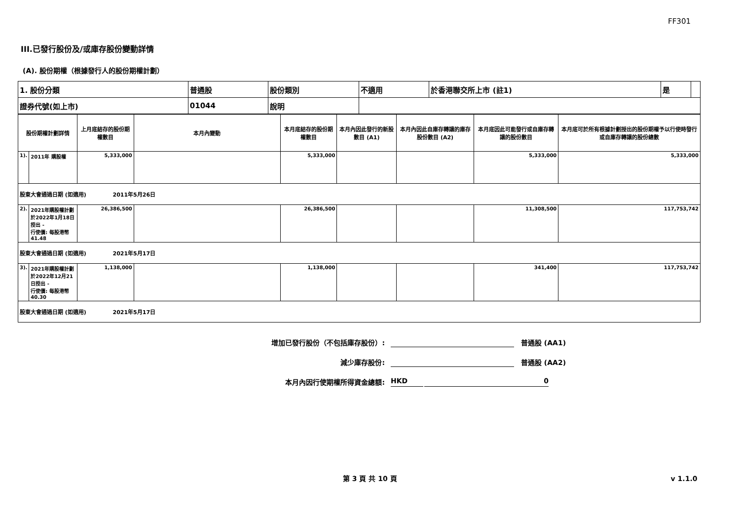FF301
III.已發行股份及/或庫存股份變動詳情
(A). 股份期權（根據發行人的股份期權計劃）
| 1. 股份分類 | 普通股 | 股份類別 | 不適用 | 於香港聯交所上市 (註1) | 是 | |
| 證券代號(如上市) | 01044 | 說明 | | | | |
| 股份期權計劃詳情 | | 上月底結存的股份期權數目 | 本月內變動 | 本月底結存的股份期權數目 | 本月內因此發行的新股數目 (A1) | 本月內因此自庫存轉讓的庫存股份數目 (A2) | 本月底因此可能發行或自庫存轉讓的股份數目 | 本月底可於所有根據計劃授出的股份期權予以行使時發行或自庫存轉讓的股份總數 |
| --- | --- | --- | --- | --- | --- | --- | --- | --- |
| 1). | 2011年 購股權 | 5,333,000 | | 5,333,000 | | | 5,333,000 | 5,333,000 |
| 股東大會通過日期 (如適用) 2011年5月26日 | | | | | | | | |
| 2). | 2021年購股權計劃 於2022年1月18日授出 - 行使價: 每股港幣41.48 | 26,386,500 | | 26,386,500 | | | 11,308,500 | 117,753,742 |
| 股東大會通過日期 (如適用) 2021年5月17日 | | | | | | | | |
| 3). | 2021年購股權計劃 於2022年12月21日授出 - 行使價: 每股港幣40.30 | 1,138,000 | | 1,138,000 | | | 341,400 | 117,753,742 |
| 股東大會通過日期 (如適用) 2021年5月17日 | | | | | | | | |
增加已發行股份（不包括庫存股份）: 普通股 (AA1)
減少庫存股份: 普通股 (AA2)
本月內因行使期權所得資金總額: HKD 0
第 3 頁 共 10 頁 v 1.1.0